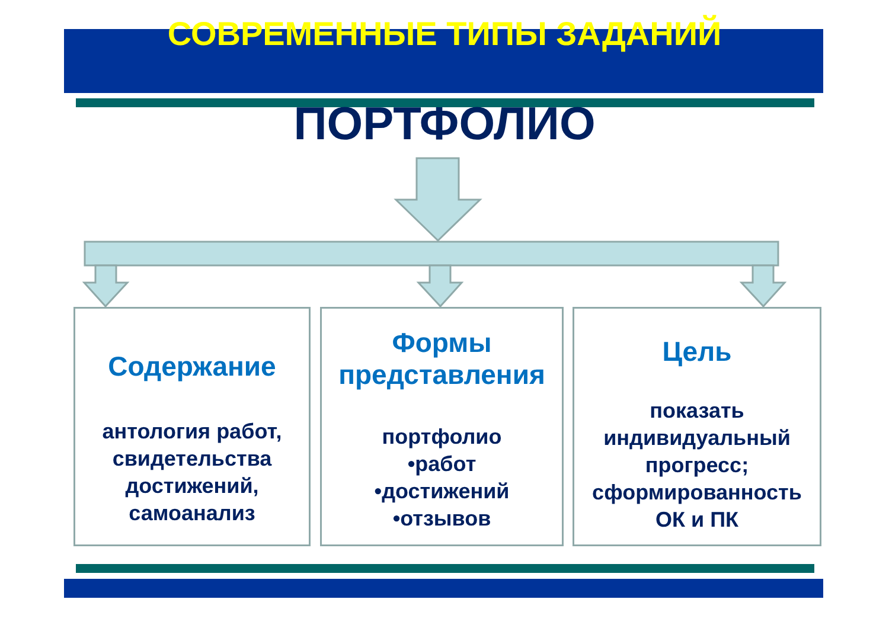СОВРЕМЕННЫЕ ТИПЫ ЗАДАНИЙ
ПОРТФОЛИО
Содержание
антология работ,
свидетельства
достижений,
самоанализ
Формы
представления
портфолио
•работ
•достижений
•отзывов
Цель
показать
индивидуальный
прогресс;
сформированность
ОК и ПК